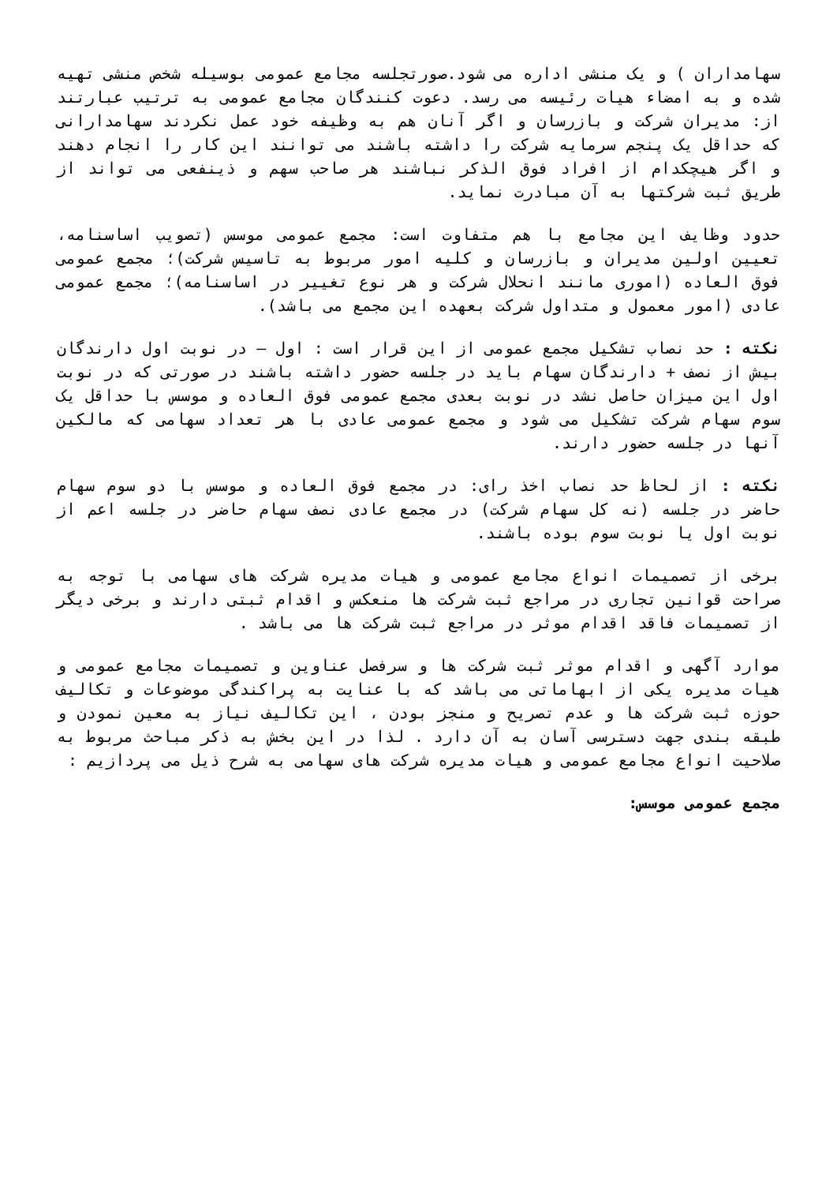سهامداران ) و یک منشی اداره می شود.صورتجلسه مجامع عمومی بوسیله شخص منشی تهیه شده و به امضاء هیات رئیسه می رسد. دعوت کنندگان مجامع عمومی به ترتیب عبارتند از: مدیران شرکت و بازرسان و اگر آنان هم به وظیفه خود عمل نکردند سهامدارانی که حداقل یک پنجم سرمایه شرکت را داشته باشند می توانند این کار را انجام دهند و اگر هیچکدام از افراد فوق الذکر نباشند هر صاحب سهم و ذینفعی می تواند از طریق ثبت شرکتها به آن مبادرت نماید.
حدود وظایف این مجامع با هم متفاوت است: مجمع عمومی موسس (تصویب اساسنامه، تعیین اولین مدیران و بازرسان و کلیه امور مربوط به تاسیس شرکت)؛ مجمع عمومی فوق العاده (اموری مانند انحلال شرکت و هر نوع تغییر در اساسنامه)؛ مجمع عمومی عادی (امور معمول و متداول شرکت بعهده این مجمع می باشد).
نکته : حد نصاب تشکیل مجمع عمومی از این قرار است : اول – در نوبت اول دارندگان بیش از نصف + دارندگان سهام باید در جلسه حضور داشته باشند در صورتی که در نوبت اول این میزان حاصل نشد در نوبت بعدی مجمع عمومی فوق العاده و موسس با حداقل یک سوم سهام شرکت تشکیل می شود و مجمع عمومی عادی با هر تعداد سهامی که مالکین آنها در جلسه حضور دارند.
نکته : از لحاظ حد نصاب اخذ رای: در مجمع فوق العاده و موسس با دو سوم سهام حاضر در جلسه (نه کل سهام شرکت) در مجمع عادی نصف سهام حاضر در جلسه اعم از نوبت اول یا نوبت سوم بوده باشند.
برخی از تصمیمات انواع مجامع عمومی و هیات مدیره شرکت های سهامی با توجه به صراحت قوانین تجاری در مراجع ثبت شرکت ها منعکس و اقدام ثبتی دارند و برخی دیگر از تصمیمات فاقد اقدام موثر در مراجع ثبت شرکت ها می باشد .
موارد آگهی و اقدام موثر ثبت شرکت ها و سرفصل عناوین و تصمیمات مجامع عمومی و هیات مدیره یکی از ابهاماتی می باشد که با عنایت به پراکندگی موضوعات و تکالیف حوزه ثبت شرکت ها و عدم تصریح و منجز بودن ، این تکالیف نیاز به معین نمودن و طبقه بندی جهت دسترسی آسان به آن دارد . لذا در این بخش به ذکر مباحث مربوط به صلاحیت انواع مجامع عمومی و هیات مدیره شرکت های سهامی به شرح ذیل می پردازیم :
مجمع عمومی موسس: